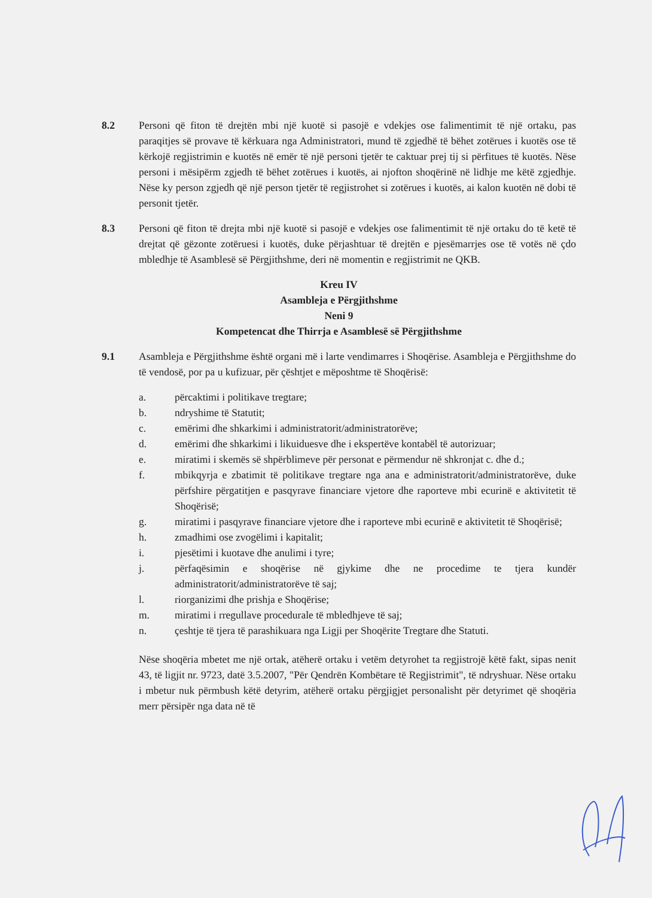8.2 Personi që fiton të drejtën mbi një kuotë si pasojë e vdekjes ose falimentimit të një ortaku, pas paraqitjes së provave të kërkuara nga Administratori, mund të zgjedhë të bëhet zotërues i kuotës ose të kërkojë regjistrimin e kuotës në emër të një personi tjetër te caktuar prej tij si përfitues të kuotës. Nëse personi i mësipërm zgjedh të bëhet zotërues i kuotës, ai njofton shoqërinë në lidhje me këtë zgjedhje. Nëse ky person zgjedh që një person tjetër të regjistrohet si zotërues i kuotës, ai kalon kuotën në dobi të personit tjetër.
8.3 Personi që fiton të drejta mbi një kuotë si pasojë e vdekjes ose falimentimit të një ortaku do të ketë të drejtat që gëzonte zotëruesi i kuotës, duke përjashtuar të drejtën e pjesëmarrjes ose të votës në çdo mbledhje të Asamblesë së Përgjithshme, deri në momentin e regjistrimit ne QKB.
Kreu IV
Asambleja e Përgjithshme
Neni 9
Kompetencat dhe Thirrja e Asamblesë së Përgjithshme
9.1 Asambleja e Përgjithshme është organi më i larte vendimarres i Shoqërise. Asambleja e Përgjithshme do të vendosë, por pa u kufizuar, për çështjet e mëposhtme të Shoqërisë:
a. përcaktimi i politikave tregtare;
b. ndryshime të Statutit;
c. emërimi dhe shkarkimi i administratorit/administratorëve;
d. emërimi dhe shkarkimi i likuiduesve dhe i ekspertëve kontabël të autorizuar;
e. miratimi i skemës së shpërblimeve për personat e përmendur në shkronjat c. dhe d.;
f. mbikqyrja e zbatimit të politikave tregtare nga ana e administratorit/administratorëve, duke përfshire përgatitjen e pasqyrave financiare vjetore dhe raporteve mbi ecurinë e aktivitetit të Shoqërisë;
g. miratimi i pasqyrave financiare vjetore dhe i raporteve mbi ecurinë e aktivitetit të Shoqërisë;
h. zmadhimi ose zvogëlimi i kapitalit;
i. pjesëtimi i kuotave dhe anulimi i tyre;
j. përfaqësimin e shoqërise në gjykime dhe ne procedime te tjera kundër administratorit/administratorëve të saj;
l. riorganizimi dhe prishja e Shoqërise;
m. miratimi i rregullave procedurale të mbledhjeve të saj;
n. çeshtje të tjera të parashikuara nga Ligji per Shoqërite Tregtare dhe Statuti.
Nëse shoqëria mbetet me një ortak, atëherë ortaku i vetëm detyrohet ta regjistrojë këtë fakt, sipas nenit 43, të ligjit nr. 9723, datë 3.5.2007, "Për Qendrën Kombëtare të Regjistrimit", të ndryshuar. Nëse ortaku i mbetur nuk përmbush këtë detyrim, atëherë ortaku përgjigjet personalisht për detyrimet që shoqëria merr përsipër nga data në të